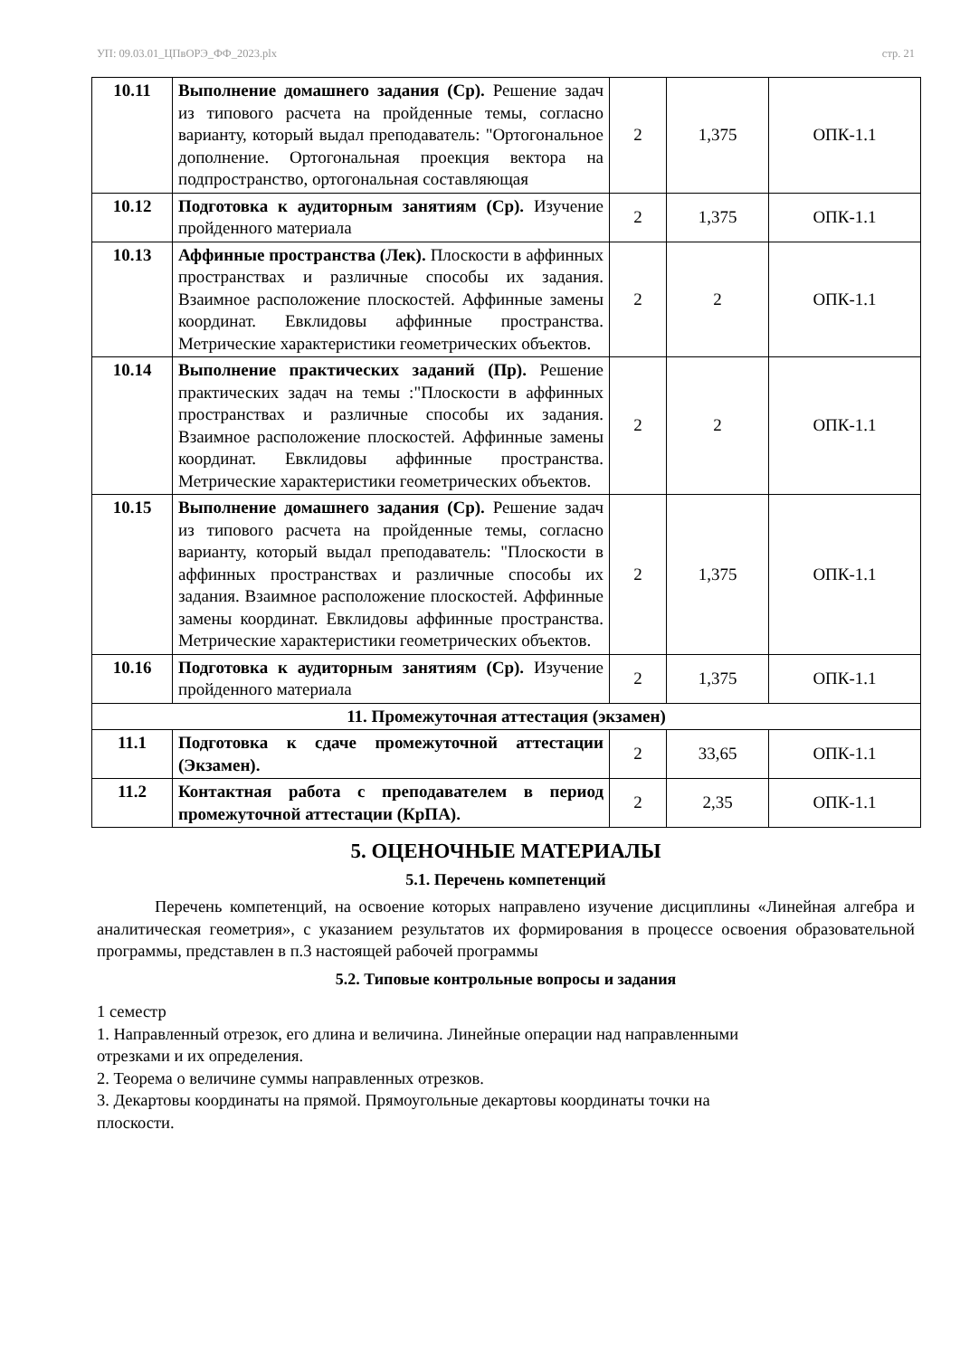УП: 09.03.01_ЦПвОРЭ_ФФ_2023.plx стр. 21
| 10.11 | Выполнение домашнего задания (Ср). Решение задач из типового расчета на пройденные темы, согласно варианту, который выдал преподаватель: "Ортогональное дополнение. Ортогональная проекция вектора на подпространство, ортогональная составляющая | 2 | 1,375 | ОПК-1.1 |
| 10.12 | Подготовка к аудиторным занятиям (Ср). Изучение пройденного материала | 2 | 1,375 | ОПК-1.1 |
| 10.13 | Аффинные пространства (Лек). Плоскости в аффинных пространствах и различные способы их задания. Взаимное расположение плоскостей. Аффинные замены координат. Евклидовы аффинные пространства. Метрические характеристики геометрических объектов. | 2 | 2 | ОПК-1.1 |
| 10.14 | Выполнение практических заданий (Пр). Решение практических задач на темы :"Плоскости в аффинных пространствах и различные способы их задания. Взаимное расположение плоскостей. Аффинные замены координат. Евклидовы аффинные пространства. Метрические характеристики геометрических объектов. | 2 | 2 | ОПК-1.1 |
| 10.15 | Выполнение домашнего задания (Ср). Решение задач из типового расчета на пройденные темы, согласно варианту, который выдал преподаватель: "Плоскости в аффинных пространствах и различные способы их задания. Взаимное расположение плоскостей. Аффинные замены координат. Евклидовы аффинные пространства. Метрические характеристики геометрических объектов. | 2 | 1,375 | ОПК-1.1 |
| 10.16 | Подготовка к аудиторным занятиям (Ср). Изучение пройденного материала | 2 | 1,375 | ОПК-1.1 |
| 11. Промежуточная аттестация (экзамен) | | | | |
| 11.1 | Подготовка к сдаче промежуточной аттестации (Экзамен). | 2 | 33,65 | ОПК-1.1 |
| 11.2 | Контактная работа с преподавателем в период промежуточной аттестации (КрПА). | 2 | 2,35 | ОПК-1.1 |
5. ОЦЕНОЧНЫЕ МАТЕРИАЛЫ
5.1. Перечень компетенций
Перечень компетенций, на освоение которых направлено изучение дисциплины «Линейная алгебра и аналитическая геометрия», с указанием результатов их формирования в процессе освоения образовательной программы, представлен в п.3 настоящей рабочей программы
5.2. Типовые контрольные вопросы и задания
1 семестр
1. Направленный отрезок, его длина и величина. Линейные операции над направленными
отрезками и их определения.
2. Теорема о величине суммы направленных отрезков.
3. Декартовы координаты на прямой. Прямоугольные декартовы координаты точки на
плоскости.